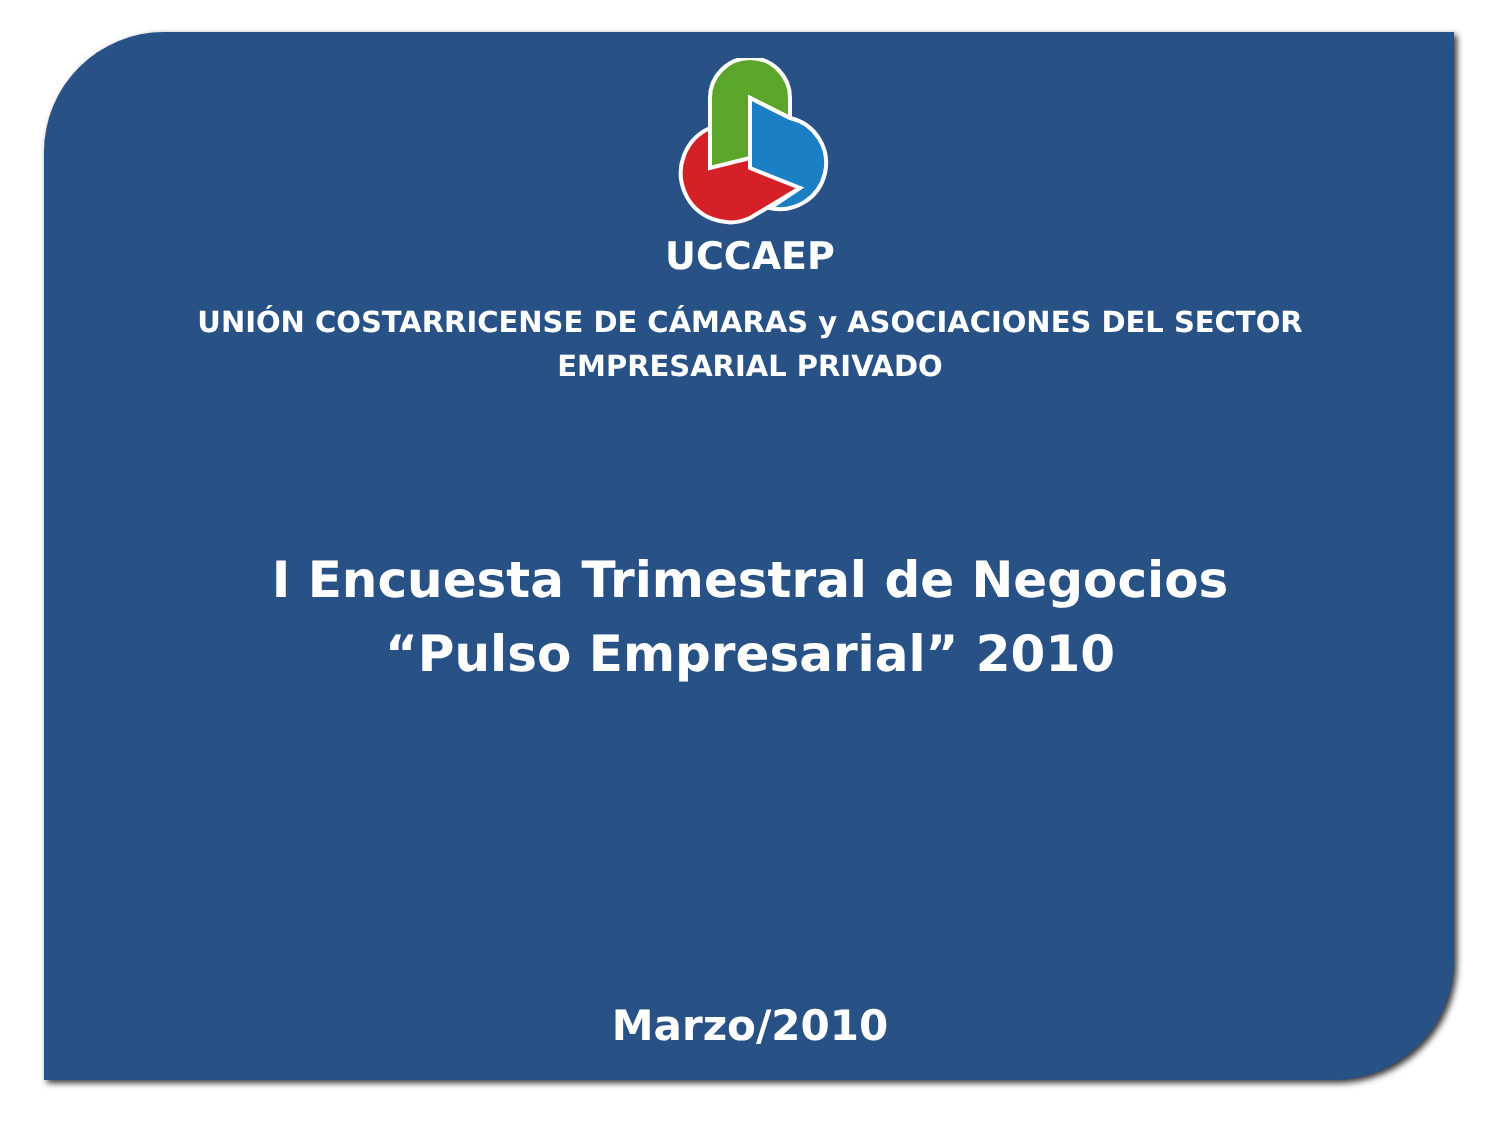UCCAEP
UNIÓN COSTARRICENSE DE CÁMARAS y ASOCIACIONES DEL SECTOR
EMPRESARIAL PRIVADO
I Encuesta Trimestral de Negocios
“Pulso Empresarial” 2010
Marzo/2010